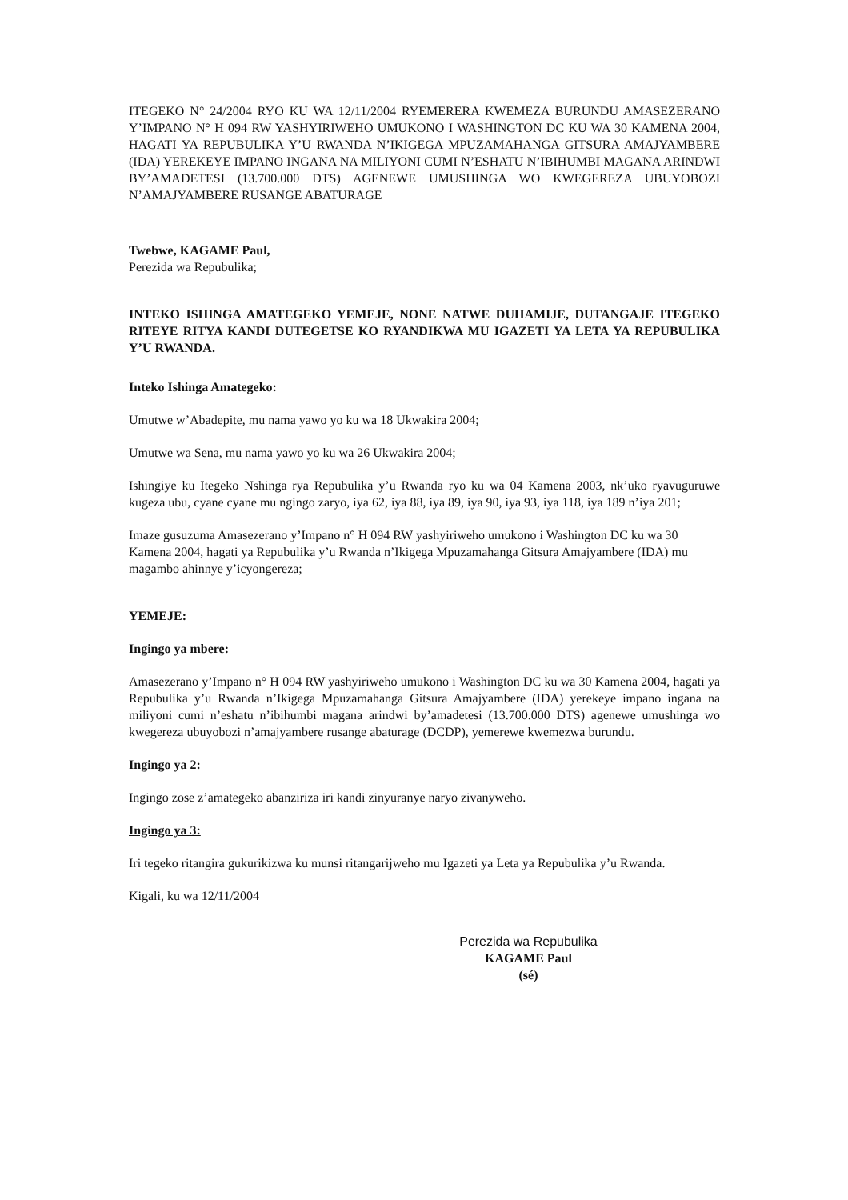ITEGEKO N° 24/2004 RYO KU WA 12/11/2004 RYEMERERA KWEMEZA BURUNDU AMASEZERANO Y’IMPANO N° H 094 RW YASHYIRIWEHO UMUKONO I WASHINGTON DC KU WA 30 KAMENA 2004, HAGATI YA REPUBULIKA Y’U RWANDA N’IKIGEGA MPUZAMAHANGA GITSURA AMAJYAMBERE (IDA) YEREKEYE IMPANO INGANA NA MILIYONI CUMI N’ESHATU N’IBIHUMBI MAGANA ARINDWI BY’AMADETESI (13.700.000 DTS) AGENEWE UMUSHINGA WO KWEGEREZA UBUYOBOZI N’AMAJYAMBERE RUSANGE ABATURAGE
Twebwe, KAGAME Paul,
Perezida wa Repubulika;
INTEKO ISHINGA AMATEGEKO YEMEJE, NONE NATWE DUHAMIJE, DUTANGAJE ITEGEKO RITEYE RITYA KANDI DUTEGETSE KO RYANDIKWA MU IGAZETI YA LETA YA REPUBULIKA Y’U RWANDA.
Inteko Ishinga Amategeko:
Umutwe w’Abadepite, mu nama yawo yo ku wa 18 Ukwakira 2004;
Umutwe wa Sena, mu nama yawo yo ku wa 26 Ukwakira 2004;
Ishingiye ku Itegeko Nshinga rya Repubulika y’u Rwanda ryo ku wa 04 Kamena 2003, nk’uko ryavuguruwe kugeza ubu, cyane cyane mu ngingo zaryo, iya 62, iya 88, iya 89, iya 90, iya 93, iya 118, iya 189 n’iya 201;
Imaze gusuzuma Amasezerano y’Impano n° H 094 RW yashyiriweho umukono i Washington DC ku wa 30 Kamena 2004, hagati ya Repubulika y’u Rwanda n’Ikigega Mpuzamahanga Gitsura Amajyambere (IDA) mu magambo ahinnye y’icyongereza;
YEMEJE:
Ingingo ya mbere:
Amasezerano y’Impano n° H 094 RW yashyiriweho umukono i Washington DC ku wa 30 Kamena 2004, hagati ya Repubulika y’u Rwanda n’Ikigega Mpuzamahanga Gitsura Amajyambere (IDA) yerekeye impano ingana na miliyoni cumi n’eshatu n’ibihumbi magana arindwi by’amadetesi (13.700.000 DTS) agenewe umushinga wo kwegereza ubuyobozi n’amajyambere rusange abaturage (DCDP), yemerewe kwemezwa burundu.
Ingingo ya 2:
Ingingo zose z’amategeko abanziriza iri kandi zinyuranye naryo zivanyweho.
Ingingo ya 3:
Iri tegeko ritangira gukurikizwa ku munsi ritangarijweho mu Igazeti ya Leta ya Repubulika y’u Rwanda.
Kigali, ku wa 12/11/2004
Perezida wa Repubulika
KAGAME Paul
(sé)